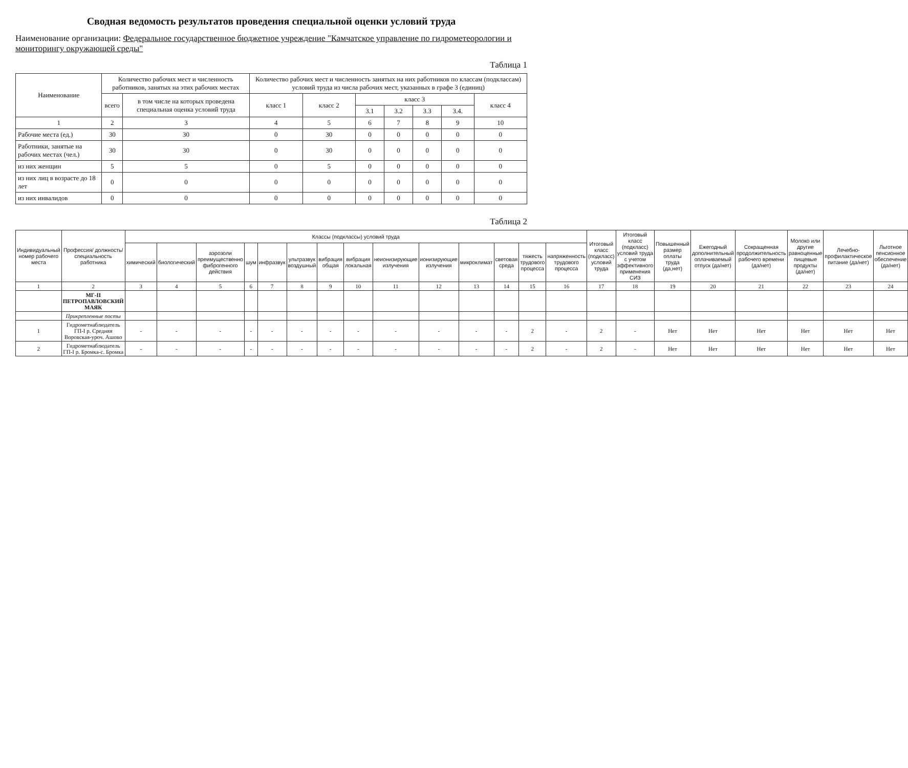Сводная ведомость результатов проведения специальной оценки условий труда
Наименование организации: Федеральное государственное бюджетное учреждение "Камчатское управление по гидрометеорологии и мониторингу окружающей среды"
Таблица 1
| Наименование | Количество рабочих мест и численность работников, занятых на этих рабочих местах | | Количество рабочих мест и численность занятых на них работников по классам (подклассам) условий труда из числа рабочих мест, указанных в графе 3 (единиц) | | | | | | |
| --- | --- | --- | --- | --- | --- | --- | --- | --- | --- |
| | всего | в том числе на которых проведена специальная оценка условий труда | класс 1 | класс 2 | класс 3 | | | | класс 4 |
| | | | | | 3.1 | 3.2 | 3.3 | 3.4. | |
| 1 | 2 | 3 | 4 | 5 | 6 | 7 | 8 | 9 | 10 |
| Рабочие места (ед.) | 30 | 30 | 0 | 30 | 0 | 0 | 0 | 0 | 0 |
| Работники, занятые на рабочих местах (чел.) | 30 | 30 | 0 | 30 | 0 | 0 | 0 | 0 | 0 |
| из них женщин | 5 | 5 | 0 | 5 | 0 | 0 | 0 | 0 | 0 |
| из них лиц в возрасте до 18 лет | 0 | 0 | 0 | 0 | 0 | 0 | 0 | 0 | 0 |
| из них инвалидов | 0 | 0 | 0 | 0 | 0 | 0 | 0 | 0 | 0 |
Таблица 2
| Индивидуальный номер рабочего места | Профессия/ должность/ специальность работника | Классы (подклассы) условий труда | | | | | | | | | | | | | | Итоговый класс (подкласс) условий труда | Итоговый класс (подкласс) условий труда с учетом эффективного применения СИЗ | Повышенный размер оплаты труда (да,нет) | Ежегодный дополнительный оплачиваемый отпуск (да/нет) | Сокращенная продолжительность рабочего времени (да/нет) | Молоко или другие равноценные пищевые продукты (да/нет) | Лечебно-профилактическое питание (да/нет) | Льготное пенсионное обеспечение (да/нет) |
| --- | --- | --- | --- | --- | --- | --- | --- | --- | --- | --- | --- | --- | --- | --- | --- | --- | --- | --- | --- | --- | --- | --- | --- |
| | | химический | биологический | аэрозоли преимущественно фиброгенного действия | шум | инфразвук | ультразвук воздушный | вибрация общая | вибрация локальная | неионизирующие излучения | ионизирующие излучения | микроклимат | световая среда | тяжесть трудового процесса | напряженность трудового процесса | | | | | | | | |
| 1 | 2 | 3 | 4 | 5 | 6 | 7 | 8 | 9 | 10 | 11 | 12 | 13 | 14 | 15 | 16 | 17 | 18 | 19 | 20 | 21 | 22 | 23 | 24 |
| | МГ-II ПЕТРОПАВЛОВСКИЙ МАЯК | | | | | | | | | | | | | | | | | | | | | | |
| | Прикрепленные посты | | | | | | | | | | | | | | | | | | | | | | |
| 1 | Гидрометнаблюдатель ГП-I р. Средняя Воровская-уроч. Ашово | - | - | - | - | - | - | - | - | - | - | - | - | 2 | - | 2 | - | Нет | Нет | Нет | Нет | Нет | Нет |
| 2 | Гидрометнаблюдатель ГП-I р. Бромка-с. Бромка | - | - | - | - | - | - | - | - | - | - | - | - | 2 | - | 2 | - | Нет | Нет | Нет | Нет | Нет | Нет |